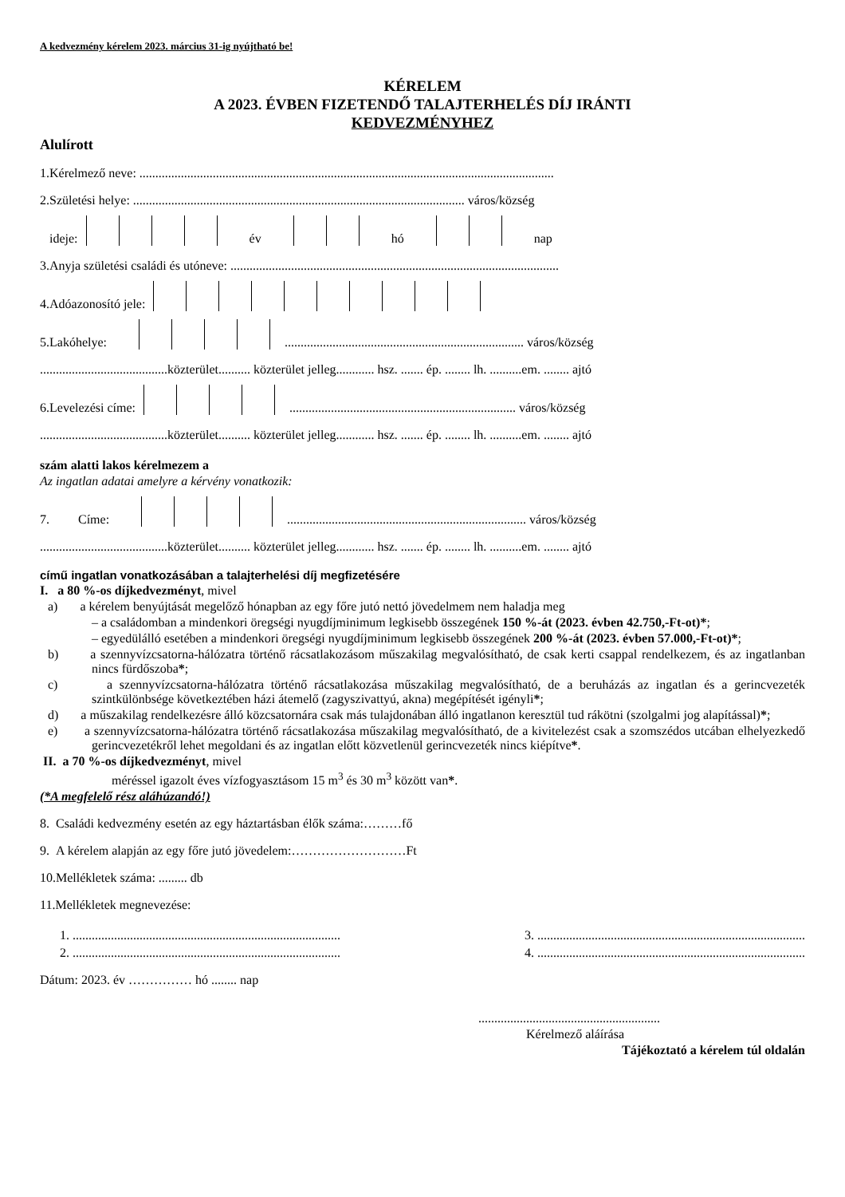A kedvezmény kérelem 2023. március 31-ig nyújtható be!
KÉRELEM
A 2023. ÉVBEN FIZETENDŐ TALAJTERHELÉS DÍJ IRÁNTI
KEDVEZMÉNYHEZ
Alulírott
1.Kérelmező neve: ..................................................................................................................................
2.Születési helye: ........................................................................................................ város/község
ideje: év hó nap
3.Anyja születési családi és utóneve: .......................................................................................................
4.Adóazonosító jele:
5.Lakóhelye: ........................................................................... város/község
........................................közterület.......... közterület jelleg............ hsz. ....... ép. ........ lh. ..........em. ........ ajtó
6.Levelezési címe: ....................................................................... város/község
........................................közterület.......... közterület jelleg............ hsz. ....... ép. ........ lh. ..........em. ........ ajtó
szám alatti lakos kérelmezem a
Az ingatlan adatai amelyre a kérvény vonatkozik:
7. Címe: ........................................................................... város/község
........................................közterület.......... közterület jelleg............ hsz. ....... ép. ........ lh. ..........em. ........ ajtó
című ingatlan vonatkozásában a talajterhelési díj megfizetésére
I. a 80 %-os díjkedvezményt, mivel
a) a kérelem benyújtását megelőző hónapban az egy főre jutó nettó jövedelmem nem haladja meg
– a családomban a mindenkori öregségi nyugdíjminimum legkisebb összegének 150 %-át (2023. évben 42.750,-Ft-ot)*;
– egyedülálló esetében a mindenkori öregségi nyugdíjminimum legkisebb összegének 200 %-át (2023. évben 57.000,-Ft-ot)*;
b) a szennyvízcsatorna-hálózatra történő rácsatlakozásom műszakilag megvalósítható, de csak kerti csappal rendelkezem, és az ingatlanban nincs fürdőszoba*;
c) a szennyvízcsatorna-hálózatra történő rácsatlakozása műszakilag megvalósítható, de a beruházás az ingatlan és a gerincvezeték szintkülönbsége következtében házi átemelő (zagyszivattyú, akna) megépítését igényli*;
d) a műszakilag rendelkezésre álló közcsatornára csak más tulajdonában álló ingatlanon keresztül tud rákötni (szolgalmi jog alapítással)*;
e) a szennyvízcsatorna-hálózatra történő rácsatlakozása műszakilag megvalósítható, de a kivitelezést csak a szomszédos utcában elhelyezkedő gerincvezetékről lehet megoldani és az ingatlan előtt közvetlenül gerincvezeték nincs kiépítve*.
II. a 70 %-os díjkedvezményt, mivel
méréssel igazolt éves vízfogyasztásom 15 m<sup>3</sup> és 30 m<sup>3</sup> között van*.
(*A megfelelő rész aláhúzandó!)
8. Családi kedvezmény esetén az egy háztartásban élők száma:………fő
9. A kérelem alapján az egy főre jutó jövedelem:………………………Ft
10.Mellékletek száma: ......... db
11.Mellékletek megnevezése:
1. .................................................................................... 3. ....................................................................................
2. .................................................................................... 4. ....................................................................................
Dátum: 2023. év …………… hó ........ nap
.........................................................
Kérelmező aláírása
Tájékoztató a kérelem túl oldalán